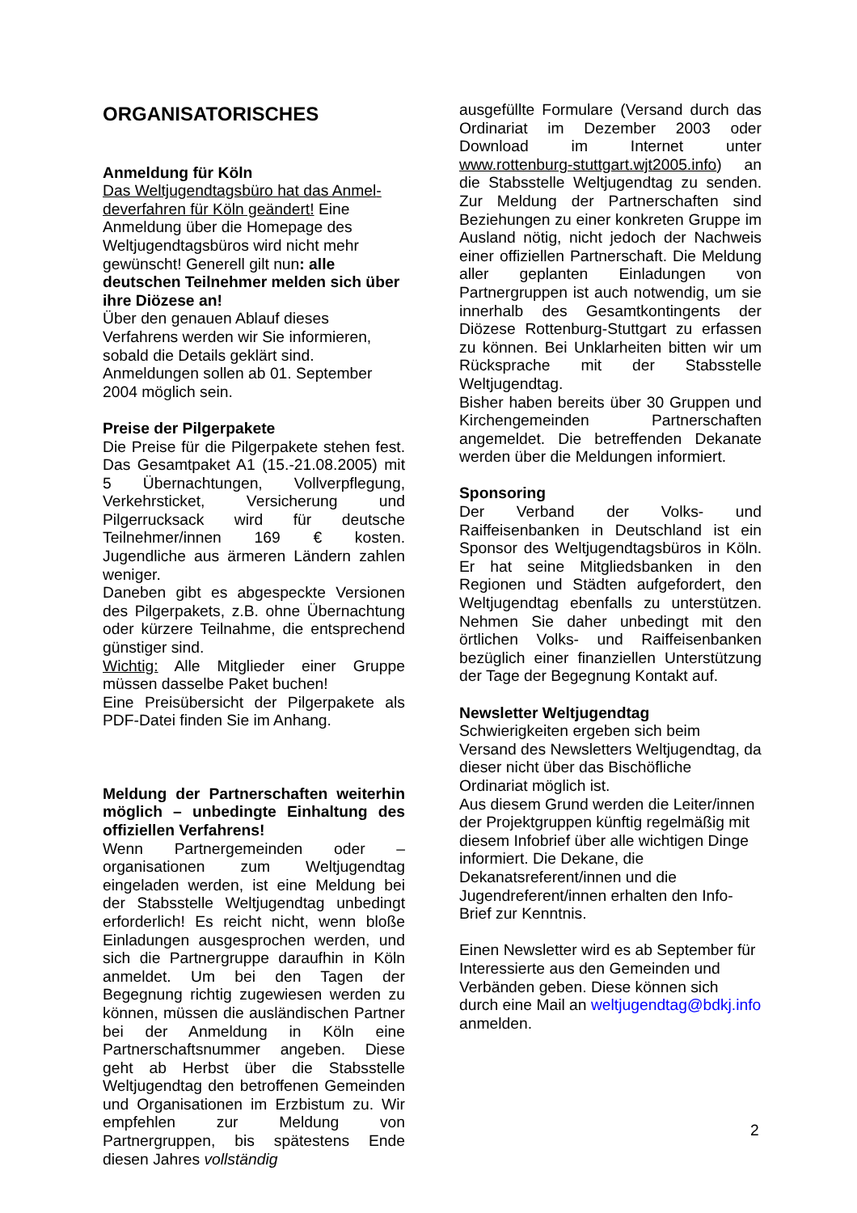ORGANISATORISCHES
Anmeldung für Köln
Das Weltjugendtagsbüro hat das Anmel­deverfahren für Köln geändert! Eine Anmeldung über die Homepage des Weltjugendtagsbüros wird nicht mehr gewünscht! Generell gilt nun: alle deutschen Teilnehmer melden sich über ihre Diözese an!
Über den genauen Ablauf dieses Verfahrens werden wir Sie informieren, sobald die Details geklärt sind. Anmeldungen sollen ab 01. September 2004 möglich sein.
Preise der Pilgerpakete
Die Preise für die Pilgerpakete stehen fest. Das Gesamtpaket A1 (15.-21.08.2005) mit 5 Übernachtungen, Vollverpflegung, Verkehrsticket, Versicherung und Pilgerrucksack wird für deutsche Teilnehmer/innen 169 € kosten. Jugendliche aus ärmeren Ländern zahlen weniger.
Daneben gibt es abgespeckte Versionen des Pilgerpakets, z.B. ohne Übernachtung oder kürzere Teilnahme, die entsprechend günstiger sind.
Wichtig: Alle Mitglieder einer Gruppe müssen dasselbe Paket buchen!
Eine Preisübersicht der Pilgerpakete als PDF-Datei finden Sie im Anhang.
Meldung der Partnerschaften weiterhin möglich – unbedingte Einhaltung des offiziellen Verfahrens!
Wenn Partnergemeinden oder –organisationen zum Weltjugendtag eingeladen werden, ist eine Meldung bei der Stabsstelle Weltjugendtag unbedingt erforderlich! Es reicht nicht, wenn bloße Einladungen ausgesprochen werden, und sich die Partnergruppe daraufhin in Köln anmeldet. Um bei den Tagen der Begegnung richtig zugewiesen werden zu können, müssen die ausländischen Partner bei der Anmeldung in Köln eine Partnerschaftsnummer angeben. Diese geht ab Herbst über die Stabsstelle Weltjugendtag den betroffenen Gemeinden und Organisationen im Erzbistum zu. Wir empfehlen zur Meldung von Partnergruppen, bis spätestens Ende diesen Jahres vollständig
ausgefüllte Formulare (Versand durch das Ordinariat im Dezember 2003 oder Download im Internet unter www.rottenburg-stuttgart.wjt2005.info) an die Stabsstelle Weltjugendtag zu senden. Zur Meldung der Partnerschaften sind Beziehungen zu einer konkreten Gruppe im Ausland nötig, nicht jedoch der Nachweis einer offiziellen Partnerschaft. Die Meldung aller geplanten Einladungen von Partnergruppen ist auch notwendig, um sie innerhalb des Gesamtkontingents der Diözese Rottenburg-Stuttgart zu erfassen zu können. Bei Unklarheiten bitten wir um Rücksprache mit der Stabsstelle Weltjugendtag.
Bisher haben bereits über 30 Gruppen und Kirchengemeinden Partnerschaften angemeldet. Die betreffenden Dekanate werden über die Meldungen informiert.
Sponsoring
Der Verband der Volks- und Raiffeisenbanken in Deutschland ist ein Sponsor des Weltjugendtagsbüros in Köln. Er hat seine Mitgliedsbanken in den Regionen und Städten aufgefordert, den Weltjugendtag ebenfalls zu unterstützen. Nehmen Sie daher unbedingt mit den örtlichen Volks- und Raiffeisenbanken bezüglich einer finanziellen Unterstützung der Tage der Begegnung Kontakt auf.
Newsletter Weltjugendtag
Schwierigkeiten ergeben sich beim Versand des Newsletters Weltjugendtag, da dieser nicht über das Bischöfliche Ordinariat möglich ist.
Aus diesem Grund werden die Leiter/innen der Projektgruppen künftig regelmäßig mit diesem Infobrief über alle wichtigen Dinge informiert. Die Dekane, die Dekanatsreferent/innen und die Jugendreferent/innen erhalten den Info-Brief zur Kenntnis.
Einen Newsletter wird es ab September für Interessierte aus den Gemeinden und Verbänden geben. Diese können sich durch eine Mail an weltjugendtag@bdkj.info anmelden.
2